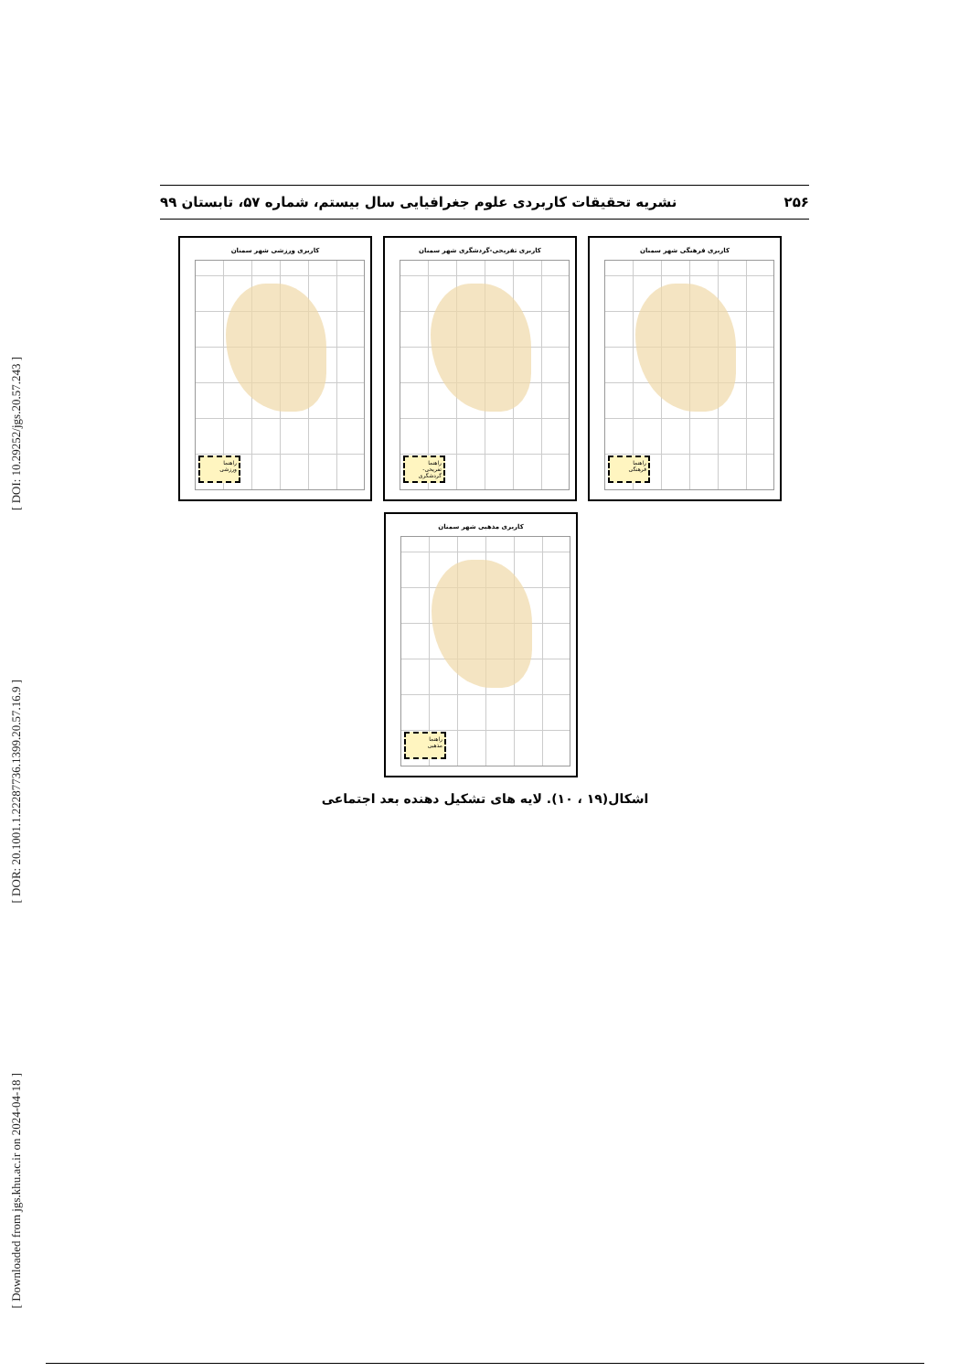[ DOI: 10.29252/jgs.20.57.243 ]
[ DOR: 20.1001.1.22287736.1399.20.57.16.9 ]
[ Downloaded from jgs.khu.ac.ir on 2024-04-18 ]
۲۵۶ نشریه تحقیقات کاربردی علوم جغرافیایی سال بیستم، شماره ۵۷، تابستان ۹۹
کاربری فرهنگی شهر سمنان
راهنما
فرهنگی
کاربری تفریحی-گردشگری شهر سمنان
راهنما
تفریحی-گردشگری
کاربری ورزشی شهر سمنان
راهنما
ورزشی
کاربری مذهبی شهر سمنان
راهنما
مذهبی
اشکال(۱۹ ، ۱۰). لایه های تشکیل دهنده بعد اجتماعی